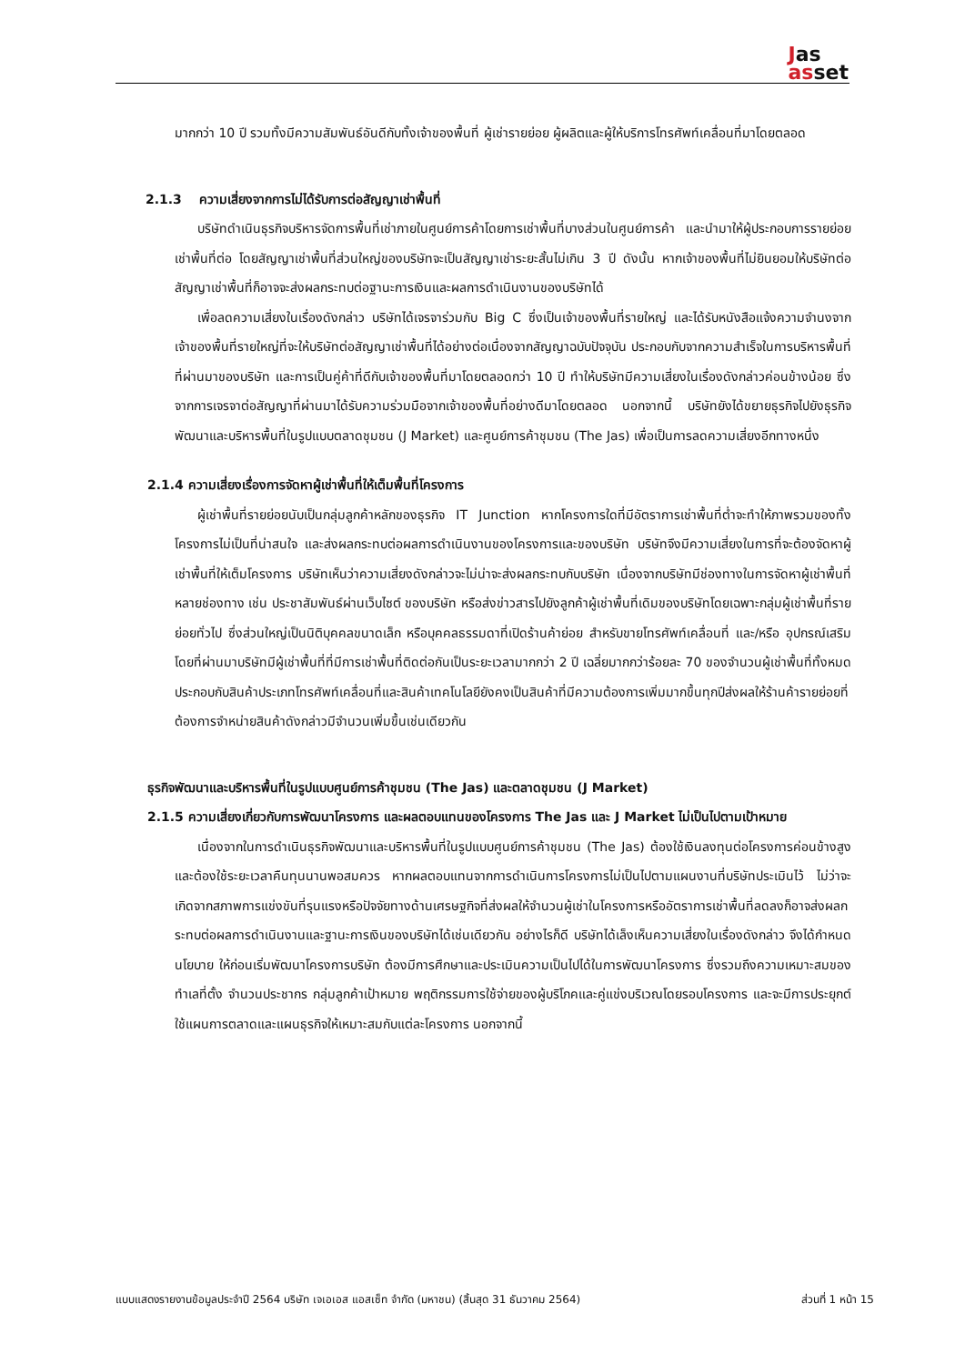Jas
asset
มากกว่า 10 ปี รวมทั้งมีความสัมพันธ์อันดีกับทั้งเจ้าของพื้นที่ ผู้เช่ารายย่อย ผู้ผลิตและผู้ให้บริการโทรศัพท์เคลื่อนที่มาโดยตลอด
2.1.3 ความเสี่ยงจากการไม่ได้รับการต่อสัญญาเช่าพื้นที่
บริษัทดำเนินธุรกิจบริหารจัดการพื้นที่เช่าภายในศูนย์การค้าโดยการเช่าพื้นที่บางส่วนในศูนย์การค้า และนำมาให้ผู้ประกอบการรายย่อยเช่าพื้นที่ต่อ โดยสัญญาเช่าพื้นที่ส่วนใหญ่ของบริษัทจะเป็นสัญญาเช่าระยะสั้นไม่เกิน 3 ปี ดังนั้น หากเจ้าของพื้นที่ไม่ยินยอมให้บริษัทต่อสัญญาเช่าพื้นที่ก็อาจจะส่งผลกระทบต่อฐานะการเงินและผลการดำเนินงานของบริษัทได้
เพื่อลดความเสี่ยงในเรื่องดังกล่าว บริษัทได้เจรจาร่วมกับ Big C ซึ่งเป็นเจ้าของพื้นที่รายใหญ่ และได้รับหนังสือแจ้งความจำนงจากเจ้าของพื้นที่รายใหญ่ที่จะให้บริษัทต่อสัญญาเช่าพื้นที่ได้อย่างต่อเนื่องจากสัญญาฉบับปัจจุบัน ประกอบกับจากความสำเร็จในการบริหารพื้นที่ที่ผ่านมาของบริษัท และการเป็นคู่ค้าที่ดีกับเจ้าของพื้นที่มาโดยตลอดกว่า 10 ปี ทำให้บริษัทมีความเสี่ยงในเรื่องดังกล่าวค่อนข้างน้อย ซึ่งจากการเจรจาต่อสัญญาที่ผ่านมาได้รับความร่วมมือจากเจ้าของพื้นที่อย่างดีมาโดยตลอด นอกจากนี้ บริษัทยังได้ขยายธุรกิจไปยังธุรกิจพัฒนาและบริหารพื้นที่ในรูปแบบตลาดชุมชน (J Market) และศูนย์การค้าชุมชน (The Jas) เพื่อเป็นการลดความเสี่ยงอีกทางหนึ่ง
2.1.4 ความเสี่ยงเรื่องการจัดหาผู้เช่าพื้นที่ให้เต็มพื้นที่โครงการ
ผู้เช่าพื้นที่รายย่อยนับเป็นกลุ่มลูกค้าหลักของธุรกิจ IT Junction หากโครงการใดที่มีอัตราการเช่าพื้นที่ต่ำจะทำให้ภาพรวมของทั้งโครงการไม่เป็นที่น่าสนใจ และส่งผลกระทบต่อผลการดำเนินงานของโครงการและของบริษัท บริษัทจึงมีความเสี่ยงในการที่จะต้องจัดหาผู้เช่าพื้นที่ให้เต็มโครงการ บริษัทเห็นว่าความเสี่ยงดังกล่าวจะไม่น่าจะส่งผลกระทบกับบริษัท เนื่องจากบริษัทมีช่องทางในการจัดหาผู้เช่าพื้นที่หลายช่องทาง เช่น ประชาสัมพันธ์ผ่านเว็บไซต์ ของบริษัท หรือส่งข่าวสารไปยังลูกค้าผู้เช่าพื้นที่เดิมของบริษัทโดยเฉพาะกลุ่มผู้เช่าพื้นที่รายย่อยทั่วไป ซึ่งส่วนใหญ่เป็นนิติบุคคลขนาดเล็ก หรือบุคคลธรรมดาที่เปิดร้านค้าย่อย สำหรับขายโทรศัพท์เคลื่อนที่ และ/หรือ อุปกรณ์เสริม โดยที่ผ่านมาบริษัทมีผู้เช่าพื้นที่ที่มีการเช่าพื้นที่ติดต่อกันเป็นระยะเวลามากกว่า 2 ปี เฉลี่ยมากกว่าร้อยละ 70 ของจำนวนผู้เช่าพื้นที่ทั้งหมด ประกอบกับสินค้าประเภทโทรศัพท์เคลื่อนที่และสินค้าเทคโนโลยียังคงเป็นสินค้าที่มีความต้องการเพิ่มมากขึ้นทุกปีส่งผลให้ร้านค้ารายย่อยที่ต้องการจำหน่ายสินค้าดังกล่าวมีจำนวนเพิ่มขึ้นเช่นเดียวกัน
ธุรกิจพัฒนาและบริหารพื้นที่ในรูปแบบศูนย์การค้าชุมชน (The Jas) และตลาดชุมชน (J Market)
2.1.5 ความเสี่ยงเกี่ยวกับการพัฒนาโครงการ และผลตอบแทนของโครงการ The Jas และ J Market ไม่เป็นไปตามเป้าหมาย
เนื่องจากในการดำเนินธุรกิจพัฒนาและบริหารพื้นที่ในรูปแบบศูนย์การค้าชุมชน (The Jas) ต้องใช้เงินลงทุนต่อโครงการค่อนข้างสูง และต้องใช้ระยะเวลาคืนทุนนานพอสมควร หากผลตอบแทนจากการดำเนินการโครงการไม่เป็นไปตามแผนงานที่บริษัทประเมินไว้ ไม่ว่าจะเกิดจากสภาพการแข่งขันที่รุนแรงหรือปัจจัยทางด้านเศรษฐกิจที่ส่งผลให้จำนวนผู้เช่าในโครงการหรืออัตราการเช่าพื้นที่ลดลงก็อาจส่งผลกระทบต่อผลการดำเนินงานและฐานะการเงินของบริษัทได้เช่นเดียวกัน อย่างไรก็ดี บริษัทได้เล็งเห็นความเสี่ยงในเรื่องดังกล่าว จึงได้กำหนดนโยบาย ให้ก่อนเริ่มพัฒนาโครงการบริษัท ต้องมีการศึกษาและประเมินความเป็นไปได้ในการพัฒนาโครงการ ซึ่งรวมถึงความเหมาะสมของทำเลที่ตั้ง จำนวนประชากร กลุ่มลูกค้าเป้าหมาย พฤติกรรมการใช้จ่ายของผู้บริโภคและคู่แข่งบริเวณโดยรอบโครงการ และจะมีการประยุกต์ใช้แผนการตลาดและแผนธุรกิจให้เหมาะสมกับแต่ละโครงการ นอกจากนี้
แบบแสดงรายงานข้อมูลประจำปี 2564 บริษัท เจเอเอส แอสเซ็ท จำกัด (มหาชน) (สิ้นสุด 31 ธันวาคม 2564) ส่วนที่ 1 หน้า 15